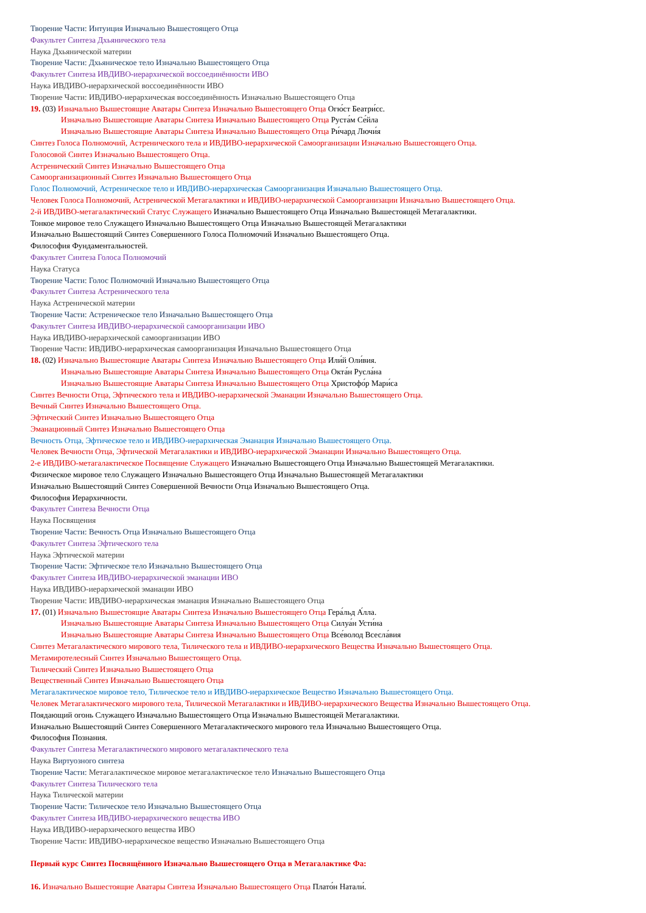Творение Части: Интуиция Изначально Вышестоящего Отца
Факультет Синтеза Дхьянического тела
Наука Дхьянической материи
Творение Части: Дхьяническое тело Изначально Вышестоящего Отца
Факультет Синтеза ИВДИВО-иерархической воссоединённости ИВО
Наука ИВДИВО-иерархической воссоединённости ИВО
Творение Части: ИВДИВО-иерархическая воссоединённость Изначально Вышестоящего Отца
19. (03) Изначально Вышестоящие Аватары Синтеза Изначально Вышестоящего Отца Огю́ст Беатри́сс.
Изначально Вышестоящие Аватары Синтеза Изначально Вышестоящего Отца Руста́м Се́йла
Изначально Вышестоящие Аватары Синтеза Изначально Вышестоящего Отца Ри́чард Лючи́я
Синтез Голоса Полномочий, Астренического тела и ИВДИВО-иерархической Самоорганизации Изначально Вышестоящего Отца.
Голосовой Синтез Изначально Вышестоящего Отца.
Астренический Синтез Изначально Вышестоящего Отца
Самоорганизационный Синтез Изначально Вышестоящего Отца
Голос Полномочий, Астреническое тело и ИВДИВО-иерархическая Самоорганизация Изначально Вышестоящего Отца.
Человек Голоса Полномочий, Астренической Метагалактики и ИВДИВО-иерархической Самоорганизации Изначально Вышестоящего Отца.
2-й ИВДИВО-метагалактический Статус Служащего Изначально Вышестоящего Отца Изначально Вышестоящей Метагалактики.
Тонкое мировое тело Служащего Изначально Вышестоящего Отца Изначально Вышестоящей Метагалактики
Изначально Вышестоящий Синтез Совершенного Голоса Полномочий Изначально Вышестоящего Отца.
Философия Фундаментальностей.
Факультет Синтеза Голоса Полномочий
Наука Статуса
Творение Части: Голос Полномочий Изначально Вышестоящего Отца
Факультет Синтеза Астренического тела
Наука Астренической материи
Творение Части: Астреническое тело Изначально Вышестоящего Отца
Факультет Синтеза ИВДИВО-иерархической самоорганизации ИВО
Наука ИВДИВО-иерархической самоорганизации ИВО
Творение Части: ИВДИВО-иерархическая самоорганизация Изначально Вышестоящего Отца
18. (02) Изначально Вышестоящие Аватары Синтеза Изначально Вышестоящего Отца Или́й Оли́вия.
Изначально Вышестоящие Аватары Синтеза Изначально Вышестоящего Отца Окта́н Русла́на
Изначально Вышестоящие Аватары Синтеза Изначально Вышестоящего Отца Христофо́р Мари́са
Синтез Вечности Отца, Эфтического тела и ИВДИВО-иерархической Эманации Изначально Вышестоящего Отца.
Вечный Синтез Изначально Вышестоящего Отца.
Эфтический Синтез Изначально Вышестоящего Отца
Эманационный Синтез Изначально Вышестоящего Отца
Вечность Отца, Эфтическое тело и ИВДИВО-иерархическая Эманация Изначально Вышестоящего Отца.
Человек Вечности Отца, Эфтической Метагалактики и ИВДИВО-иерархической Эманации Изначально Вышестоящего Отца.
2-е ИВДИВО-метагалактическое Посвящение Служащего Изначально Вышестоящего Отца Изначально Вышестоящей Метагалактики.
Физическое мировое тело Служащего Изначально Вышестоящего Отца Изначально Вышестоящей Метагалактики
Изначально Вышестоящий Синтез Совершенной Вечности Отца Изначально Вышестоящего Отца.
Философия Иерархичности.
Факультет Синтеза Вечности Отца
Наука Посвящения
Творение Части: Вечность Отца Изначально Вышестоящего Отца
Факультет Синтеза Эфтического тела
Наука Эфтической материи
Творение Части: Эфтическое тело Изначально Вышестоящего Отца
Факультет Синтеза ИВДИВО-иерархической эманации ИВО
Наука ИВДИВО-иерархической эманации ИВО
Творение Части: ИВДИВО-иерархическая эманация Изначально Вышестоящего Отца
17. (01) Изначально Вышестоящие Аватары Синтеза Изначально Вышестоящего Отца Гера́льд А́лла.
Изначально Вышестоящие Аватары Синтеза Изначально Вышестоящего Отца Силуа́н Усти́на
Изначально Вышестоящие Аватары Синтеза Изначально Вышестоящего Отца Все́волод Всесла́вия
Синтез Метагалактического мирового тела, Тилического тела и ИВДИВО-иерархического Вещества Изначально Вышестоящего Отца.
Метамиротелесный Синтез Изначально Вышестоящего Отца.
Тилический Синтез Изначально Вышестоящего Отца
Вещественный Синтез Изначально Вышестоящего Отца
Метагалактическое мировое тело, Тилическое тело и ИВДИВО-иерархическое Вещество Изначально Вышестоящего Отца.
Человек Метагалактического мирового тела, Тилической Метагалактики и ИВДИВО-иерархического Вещества Изначально Вышестоящего Отца.
Поядающий огонь Служащего Изначально Вышестоящего Отца Изначально Вышестоящей Метагалактики.
Изначально Вышестоящий Синтез Совершенного Метагалактического мирового тела Изначально Вышестоящего Отца.
Философия Познания.
Факультет Синтеза Метагалактического мирового метагалактического тела
Наука Виртуозного синтеза
Творение Части: Метагалактическое мировое метагалактическое тело Изначально Вышестоящего Отца
Факультет Синтеза Тилического тела
Наука Тилической материи
Творение Части: Тилическое тело Изначально Вышестоящего Отца
Факультет Синтеза ИВДИВО-иерархического вещества ИВО
Наука ИВДИВО-иерархического вещества ИВО
Творение Части: ИВДИВО-иерархическое вещество Изначально Вышестоящего Отца
Первый курс Синтез Посвящённого Изначально Вышестоящего Отца в Метагалактике Фа:
16. Изначально Вышестоящие Аватары Синтеза Изначально Вышестоящего Отца Плато́н Натали́.